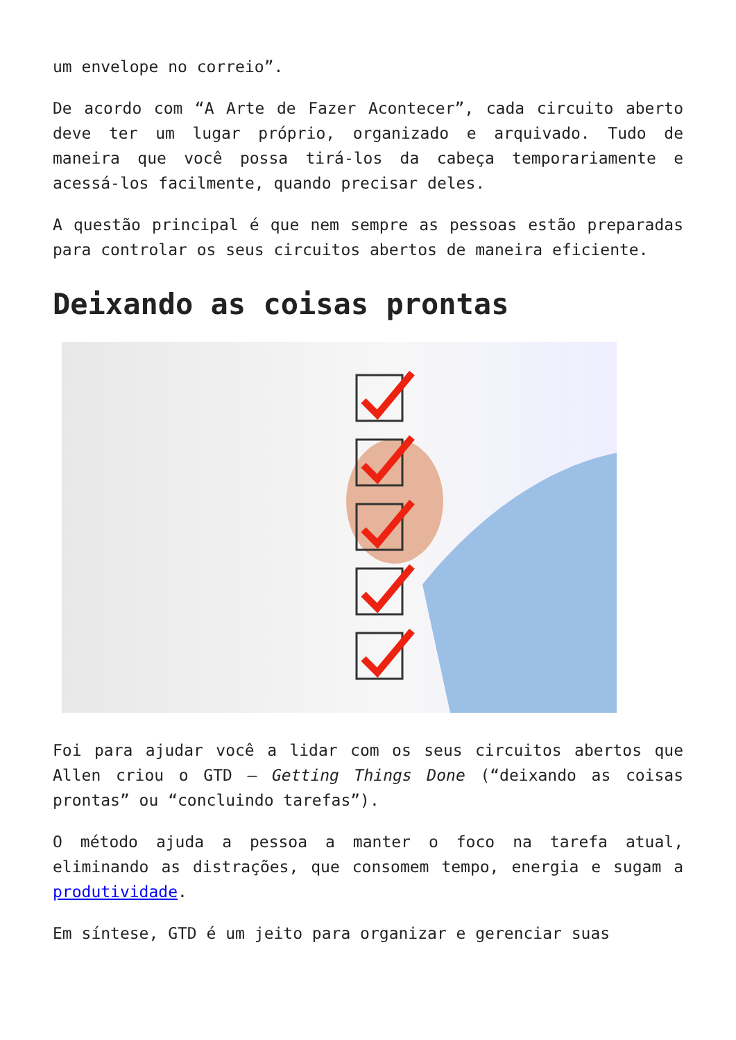um envelope no correio”.
De acordo com “A Arte de Fazer Acontecer”, cada circuito aberto deve ter um lugar próprio, organizado e arquivado. Tudo de maneira que você possa tirá-los da cabeça temporariamente e acessá-los facilmente, quando precisar deles.
A questão principal é que nem sempre as pessoas estão preparadas para controlar os seus circuitos abertos de maneira eficiente.
Deixando as coisas prontas
Foi para ajudar você a lidar com os seus circuitos abertos que Allen criou o GTD – Getting Things Done (“deixando as coisas prontas” ou “concluindo tarefas”).
O método ajuda a pessoa a manter o foco na tarefa atual, eliminando as distrações, que consomem tempo, energia e sugam a produtividade.
Em síntese, GTD é um jeito para organizar e gerenciar suas